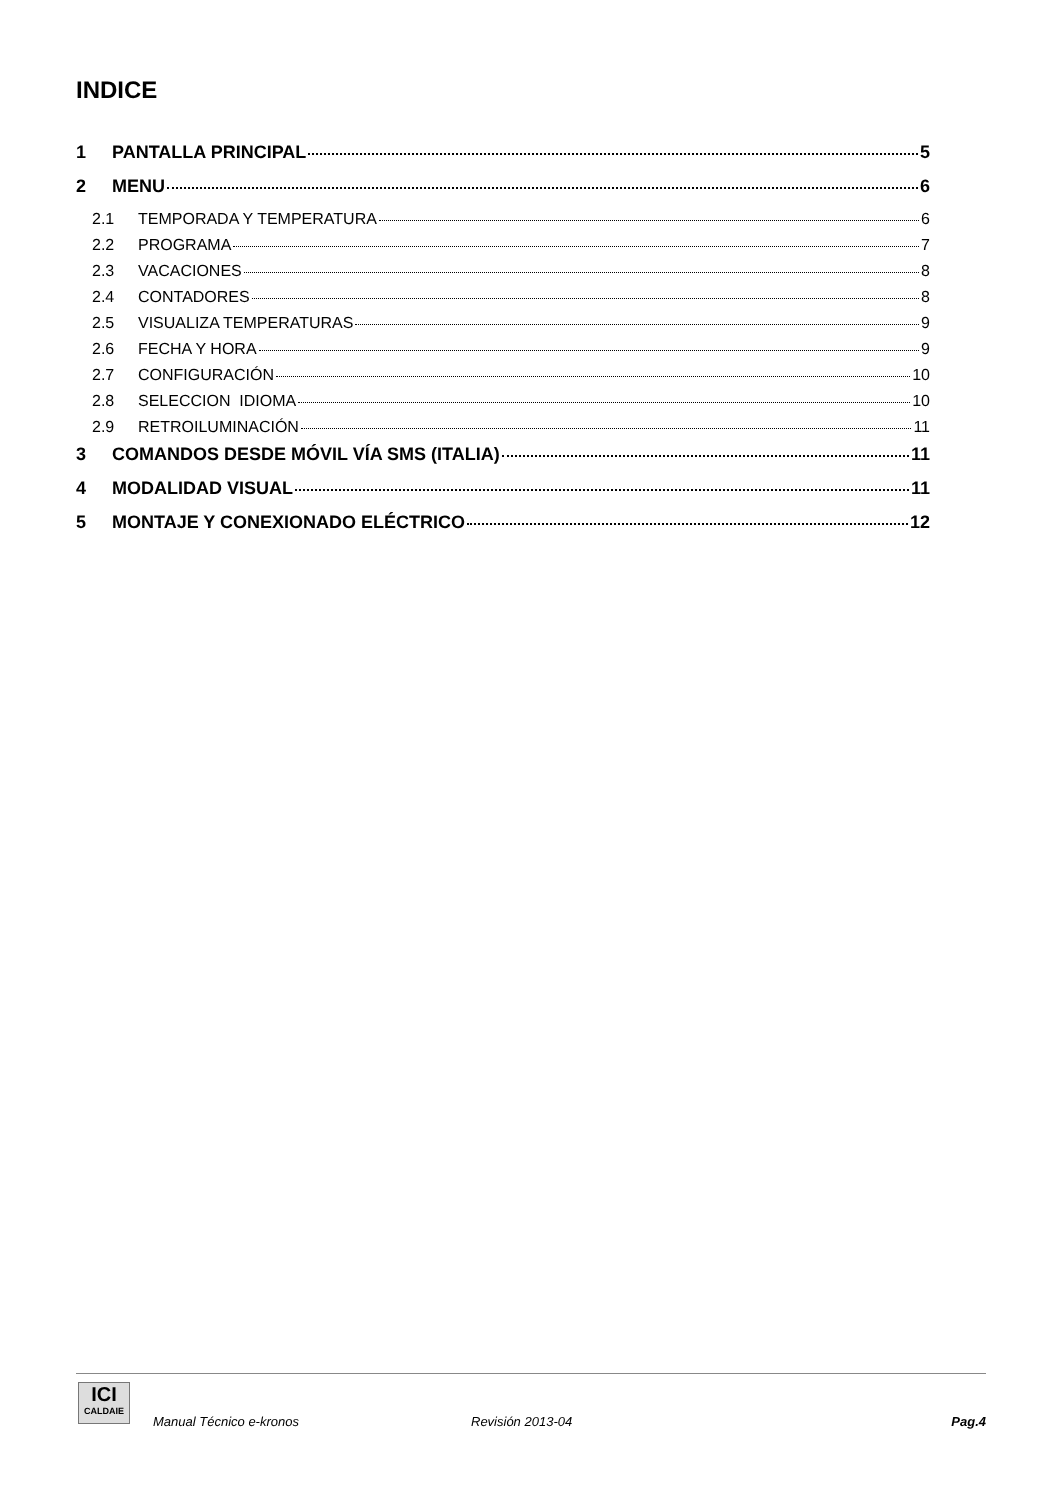INDICE
1 PANTALLA PRINCIPAL 5
2 MENU 6
2.1 TEMPORADA Y TEMPERATURA 6
2.2 PROGRAMA 7
2.3 VACACIONES 8
2.4 CONTADORES 8
2.5 VISUALIZA TEMPERATURAS 9
2.6 FECHA Y HORA 9
2.7 CONFIGURACIÓN 10
2.8 SELECCION IDIOMA 10
2.9 RETROILUMINACIÓN 11
3 COMANDOS DESDE MÓVIL VÍA SMS (ITALIA) 11
4 MODALIDAD VISUAL 11
5 MONTAJE Y CONEXIONADO ELÉCTRICO 12
ICI
CALDAIE
Manual Técnico e-kronos Revisión 2013-04 Pag.4